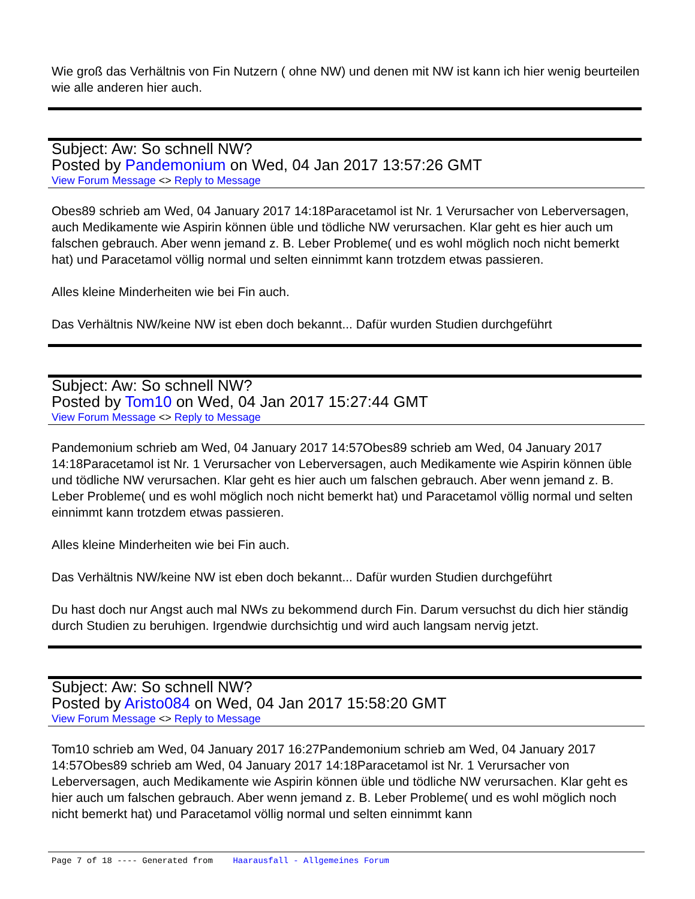Wie groß das Verhältnis von Fin Nutzern ( ohne NW) und denen mit NW ist kann ich hier wenig beurteilen wie alle anderen hier auch.
Subject: Aw: So schnell NW?
Posted by Pandemonium on Wed, 04 Jan 2017 13:57:26 GMT
View Forum Message <> Reply to Message
Obes89 schrieb am Wed, 04 January 2017 14:18Paracetamol ist Nr. 1 Verursacher von Leberversagen, auch Medikamente wie Aspirin können üble und tödliche NW verursachen. Klar geht es hier auch um falschen gebrauch. Aber wenn jemand z. B. Leber Probleme( und es wohl möglich noch nicht bemerkt hat) und Paracetamol völlig normal und selten einnimmt kann trotzdem etwas passieren.
Alles kleine Minderheiten wie bei Fin auch.
Das Verhältnis NW/keine NW ist eben doch bekannt... Dafür wurden Studien durchgeführt
Subject: Aw: So schnell NW?
Posted by Tom10 on Wed, 04 Jan 2017 15:27:44 GMT
View Forum Message <> Reply to Message
Pandemonium schrieb am Wed, 04 January 2017 14:57Obes89 schrieb am Wed, 04 January 2017 14:18Paracetamol ist Nr. 1 Verursacher von Leberversagen, auch Medikamente wie Aspirin können üble und tödliche NW verursachen. Klar geht es hier auch um falschen gebrauch. Aber wenn jemand z. B. Leber Probleme( und es wohl möglich noch nicht bemerkt hat) und Paracetamol völlig normal und selten einnimmt kann trotzdem etwas passieren.
Alles kleine Minderheiten wie bei Fin auch.
Das Verhältnis NW/keine NW ist eben doch bekannt... Dafür wurden Studien durchgeführt
Du hast doch nur Angst auch mal NWs zu bekommend durch Fin. Darum versuchst du dich hier ständig durch Studien zu beruhigen. Irgendwie durchsichtig und wird auch langsam nervig jetzt.
Subject: Aw: So schnell NW?
Posted by Aristo084 on Wed, 04 Jan 2017 15:58:20 GMT
View Forum Message <> Reply to Message
Tom10 schrieb am Wed, 04 January 2017 16:27Pandemonium schrieb am Wed, 04 January 2017 14:57Obes89 schrieb am Wed, 04 January 2017 14:18Paracetamol ist Nr. 1 Verursacher von Leberversagen, auch Medikamente wie Aspirin können üble und tödliche NW verursachen. Klar geht es hier auch um falschen gebrauch. Aber wenn jemand z. B. Leber Probleme( und es wohl möglich noch nicht bemerkt hat) und Paracetamol völlig normal und selten einnimmt kann
Page 7 of 18 ---- Generated from Haarausfall - Allgemeines Forum